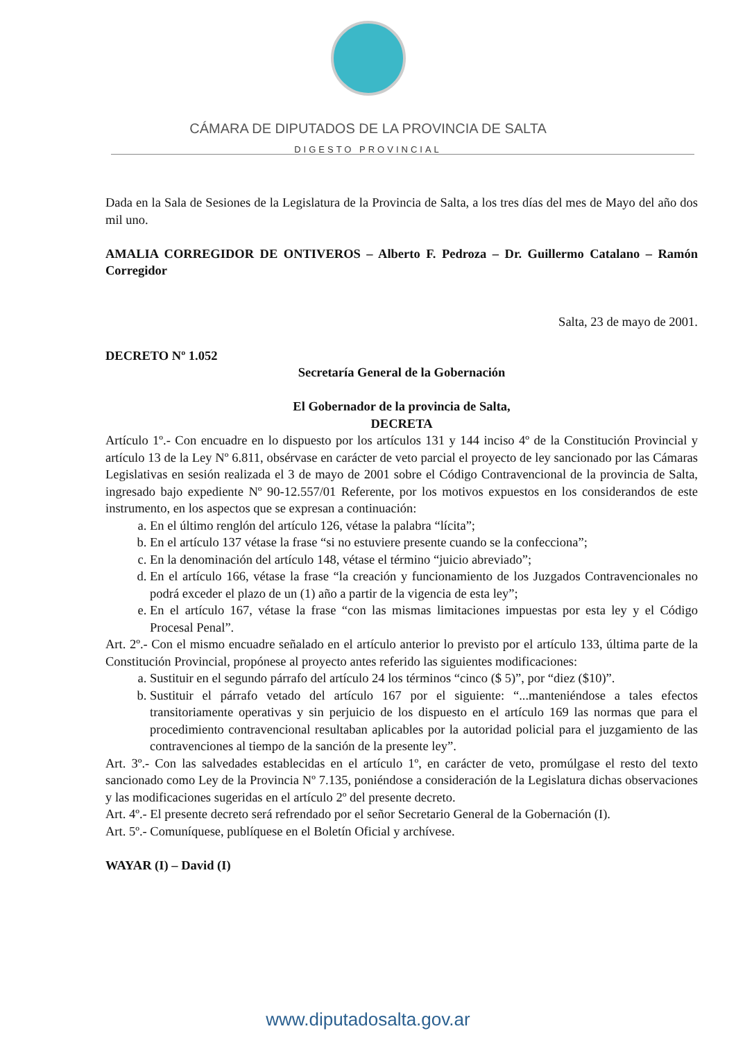CÁMARA DE DIPUTADOS DE LA PROVINCIA DE SALTA
DIGESTO PROVINCIAL
Dada en la Sala de Sesiones de la Legislatura de la Provincia de Salta, a los tres días del mes de Mayo del año dos mil uno.
AMALIA CORREGIDOR DE ONTIVEROS – Alberto F. Pedroza – Dr. Guillermo Catalano – Ramón Corregidor
Salta, 23 de mayo de 2001.
DECRETO Nº 1.052
Secretaría General de la Gobernación
El Gobernador de la provincia de Salta,
DECRETA
Artículo 1º.- Con encuadre en lo dispuesto por los artículos 131 y 144 inciso 4º de la Constitución Provincial y artículo 13 de la Ley Nº 6.811, obsérvase en carácter de veto parcial el proyecto de ley sancionado por las Cámaras Legislativas en sesión realizada el 3 de mayo de 2001 sobre el Código Contravencional de la provincia de Salta, ingresado bajo expediente Nº 90-12.557/01 Referente, por los motivos expuestos en los considerandos de este instrumento, en los aspectos que se expresan a continuación:
a. En el último renglón del artículo 126, vétase la palabra “lícita”;
b. En el artículo 137 vétase la frase “si no estuviere presente cuando se la confecciona”;
c. En la denominación del artículo 148, vétase el término “juicio abreviado”;
d. En el artículo 166, vétase la frase “la creación y funcionamiento de los Juzgados Contravencionales no podrá exceder el plazo de un (1) año a partir de la vigencia de esta ley”;
e. En el artículo 167, vétase la frase “con las mismas limitaciones impuestas por esta ley y el Código Procesal Penal”.
Art. 2º.- Con el mismo encuadre señalado en el artículo anterior lo previsto por el artículo 133, última parte de la Constitución Provincial, propónese al proyecto antes referido las siguientes modificaciones:
a. Sustituir en el segundo párrafo del artículo 24 los términos “cinco ($ 5)”, por “diez ($10)”.
b. Sustituir el párrafo vetado del artículo 167 por el siguiente: “...manteniéndose a tales efectos transitoriamente operativas y sin perjuicio de los dispuesto en el artículo 169 las normas que para el procedimiento contravencional resultaban aplicables por la autoridad policial para el juzgamiento de las contravenciones al tiempo de la sanción de la presente ley”.
Art. 3º.- Con las salvedades establecidas en el artículo 1º, en carácter de veto, promúlgase el resto del texto sancionado como Ley de la Provincia Nº 7.135, poniéndose a consideración de la Legislatura dichas observaciones y las modificaciones sugeridas en el artículo 2º del presente decreto.
Art. 4º.- El presente decreto será refrendado por el señor Secretario General de la Gobernación (I).
Art. 5º.- Comuníquese, publíquese en el Boletín Oficial y archívese.
WAYAR (I) – David (I)
www.diputadosalta.gov.ar